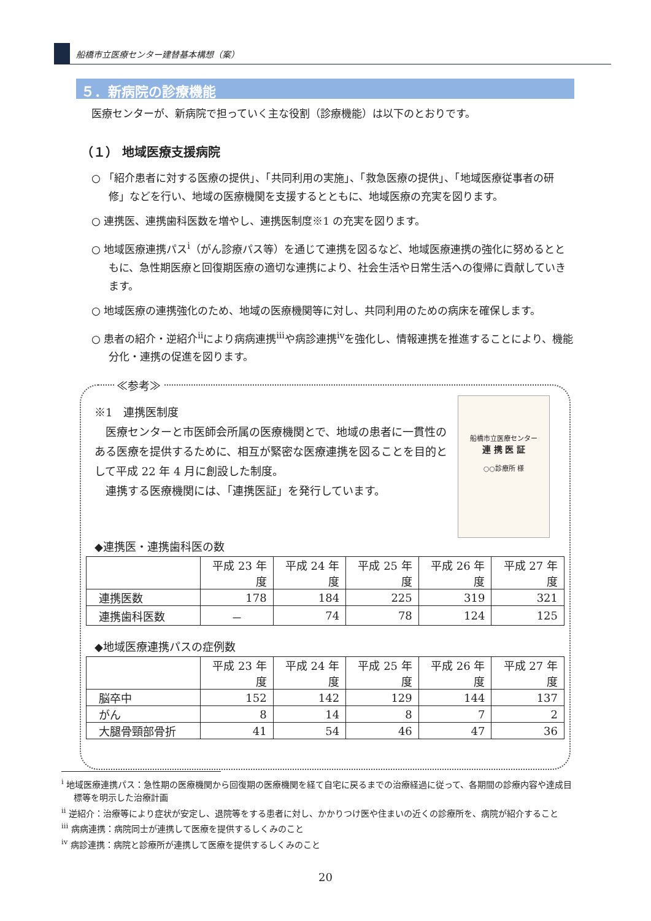船橋市立医療センター建替基本構想（案）
５．新病院の診療機能
医療センターが、新病院で担っていく主な役割（診療機能）は以下のとおりです。
（１） 地域医療支援病院
○ 「紹介患者に対する医療の提供」、「共同利用の実施」、「救急医療の提供」、「地域医療従事者の研修」などを行い、地域の医療機関を支援するとともに、地域医療の充実を図ります。
○ 連携医、連携歯科医数を増やし、連携医制度※1 の充実を図ります。
○ 地域医療連携パス<sup>i</sup>（がん診療パス等）を通じて連携を図るなど、地域医療連携の強化に努めるとともに、急性期医療と回復期医療の適切な連携により、社会生活や日常生活への復帰に貢献していきます。
○ 地域医療の連携強化のため、地域の医療機関等に対し、共同利用のための病床を確保します。
○ 患者の紹介・逆紹介<sup>ii</sup>により病病連携<sup>iii</sup>や病診連携<sup>iv</sup>を強化し、情報連携を推進することにより、機能分化・連携の促進を図ります。
≪参考≫
船橋市立医療センター
連 携 医 証
○○診療所 様
※1　連携医制度
　医療センターと市医師会所属の医療機関とで、地域の患者に一貫性のある医療を提供するために、相互が緊密な医療連携を図ることを目的として平成 22 年 4 月に創設した制度。
　連携する医療機関には、「連携医証」を発行しています。
◆連携医・連携歯科医の数
| | 平成 23 年度 | 平成 24 年度 | 平成 25 年度 | 平成 26 年度 | 平成 27 年度 |
| --- | --- | --- | --- | --- | --- |
| 連携医数 | 178 | 184 | 225 | 319 | 321 |
| 連携歯科医数 | － | 74 | 78 | 124 | 125 |
◆地域医療連携パスの症例数
| | 平成 23 年度 | 平成 24 年度 | 平成 25 年度 | 平成 26 年度 | 平成 27 年度 |
| --- | --- | --- | --- | --- | --- |
| 脳卒中 | 152 | 142 | 129 | 144 | 137 |
| がん | 8 | 14 | 8 | 7 | 2 |
| 大腿骨頸部骨折 | 41 | 54 | 46 | 47 | 36 |
<sup>i</sup> 地域医療連携パス：急性期の医療機関から回復期の医療機関を経て自宅に戻るまでの治療経過に従って、各期間の診療内容や達成目標等を明示した治療計画
<sup>ii</sup> 逆紹介：治療等により症状が安定し、退院等をする患者に対し、かかりつけ医や住まいの近くの診療所を、病院が紹介すること
<sup>iii</sup> 病病連携：病院同士が連携して医療を提供するしくみのこと
<sup>iv</sup> 病診連携：病院と診療所が連携して医療を提供するしくみのこと
20